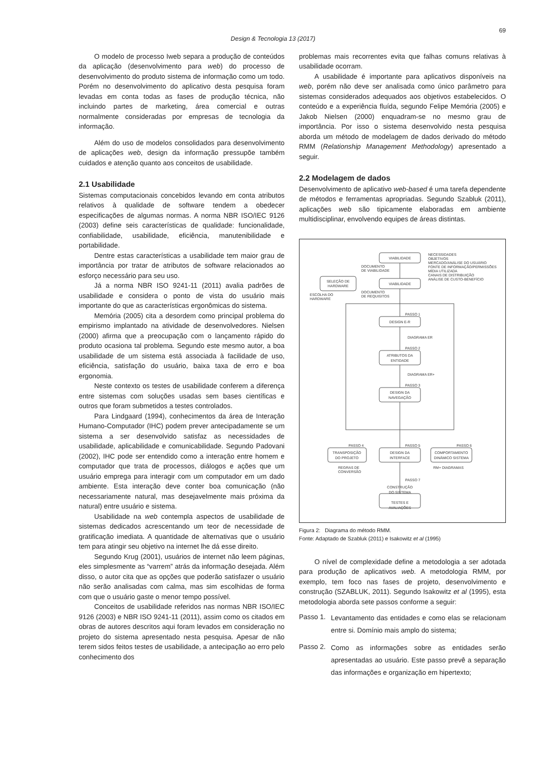69
Design & Tecnologia 13 (2017)
O modelo de processo Iweb separa a produção de conteúdos da aplicação (desenvolvimento para web) do processo de desenvolvimento do produto sistema de informação como um todo. Porém no desenvolvimento do aplicativo desta pesquisa foram levadas em conta todas as fases de produção técnica, não incluindo partes de marketing, área comercial e outras normalmente consideradas por empresas de tecnologia da informação.
Além do uso de modelos consolidados para desenvolvimento de aplicações web, design da informação pressupõe também cuidados e atenção quanto aos conceitos de usabilidade.
2.1 Usabilidade
Sistemas computacionais concebidos levando em conta atributos relativos à qualidade de software tendem a obedecer especificações de algumas normas. A norma NBR ISO/IEC 9126 (2003) define seis características de qualidade: funcionalidade, confiabilidade, usabilidade, eficiência, manutenibilidade e portabilidade.
Dentre estas características a usabilidade tem maior grau de importância por tratar de atributos de software relacionados ao esforço necessário para seu uso.
Já a norma NBR ISO 9241-11 (2011) avalia padrões de usabilidade e considera o ponto de vista do usuário mais importante do que as características ergonômicas do sistema.
Memória (2005) cita a desordem como principal problema do empirismo implantado na atividade de desenvolvedores. Nielsen (2000) afirma que a preocupação com o lançamento rápido do produto ocasiona tal problema. Segundo este mesmo autor, a boa usabilidade de um sistema está associada à facilidade de uso, eficiência, satisfação do usuário, baixa taxa de erro e boa ergonomia.
Neste contexto os testes de usabilidade conferem a diferença entre sistemas com soluções usadas sem bases científicas e outros que foram submetidos a testes controlados.
Para Lindgaard (1994), conhecimentos da área de Interação Humano-Computador (IHC) podem prever antecipadamente se um sistema a ser desenvolvido satisfaz as necessidades de usabilidade, aplicabilidade e comunicabilidade. Segundo Padovani (2002), IHC pode ser entendido como a interação entre homem e computador que trata de processos, diálogos e ações que um usuário emprega para interagir com um computador em um dado ambiente. Esta interação deve conter boa comunicação (não necessariamente natural, mas desejavelmente mais próxima da natural) entre usuário e sistema.
Usabilidade na web contempla aspectos de usabilidade de sistemas dedicados acrescentando um teor de necessidade de gratificação imediata. A quantidade de alternativas que o usuário tem para atingir seu objetivo na internet lhe dá esse direito.
Segundo Krug (2001), usuários de internet não leem páginas, eles simplesmente as “varrem” atrás da informação desejada. Além disso, o autor cita que as opções que poderão satisfazer o usuário não serão analisadas com calma, mas sim escolhidas de forma com que o usuário gaste o menor tempo possível.
Conceitos de usabilidade referidos nas normas NBR ISO/IEC 9126 (2003) e NBR ISO 9241-11 (2011), assim como os citados em obras de autores descritos aqui foram levados em consideração no projeto do sistema apresentado nesta pesquisa. Apesar de não terem sidos feitos testes de usabilidade, a antecipação ao erro pelo conhecimento dos
problemas mais recorrentes evita que falhas comuns relativas à usabilidade ocorram.
A usabilidade é importante para aplicativos disponíveis na web, porém não deve ser analisada como único parâmetro para sistemas considerados adequados aos objetivos estabelecidos. O conteúdo e a experiência fluída, segundo Felipe Memória (2005) e Jakob Nielsen (2000) enquadram-se no mesmo grau de importância. Por isso o sistema desenvolvido nesta pesquisa aborda um método de modelagem de dados derivado do método RMM (Relationship Management Methodology) apresentado a seguir.
2.2 Modelagem de dados
Desenvolvimento de aplicativo web-based é uma tarefa dependente de métodos e ferramentas apropriadas. Segundo Szabluk (2011), aplicações web são tipicamente elaboradas em ambiente multidisciplinar, envolvendo equipes de áreas distintas.
VIABILIDADE
SELEÇÃO DE
HARDWARE
VIABILIDADE
PASSO 1
DESIGN E-R
PASSO 2
ATRIBUTOS DA
ENTIDADE
PASSO 3
DESIGN DA
NAVEGAÇÃO
PASSO 4
TRANSPOSIÇÃO
DO PROJETO
PASSO 5
DESIGN DA
INTERFACE
PASSO 6
COMPORTAMENTO
DINÂMICO SISTEMA
PASSO 7
CONSTRUÇÃO
DO SISTEMA
TESTES E
AVALIAÇÕES
NECESSIDADES
OBJETIVOS
MERCADO/ANÁLISE DO USUÁRIO
FONTE DE INFORMAÇÃO/PERMISSÕES
MÍDIA UTILIZADA
CANAIS DE DISTRIBUIÇÃO
ANÁLISE DE CUSTO-BENEFÍCIO
DOCUMENTO
DE VIABILIDADE
DOCUMENTO
DE REQUISITOS
ESCOLHA DO
HARDWARE
DIAGRAMA ER
DIAGRAMA ER+
REGRAS DE
CONVERSÃO
RM+ DIAGRAMAS
Figura 2: Diagrama do método RMM.
Fonte: Adaptado de Szabluk (2011) e Isakowitz et al (1995)
O nível de complexidade define a metodologia a ser adotada para produção de aplicativos web. A metodologia RMM, por exemplo, tem foco nas fases de projeto, desenvolvimento e construção (SZABLUK, 2011). Segundo Isakowitz et al (1995), esta metodologia aborda sete passos conforme a seguir:
Passo 1.
Levantamento das entidades e como elas se relacionam entre si. Domínio mais amplo do sistema;
Passo 2.
Como as informações sobre as entidades serão apresentadas ao usuário. Este passo prevê a separação das informações e organização em hipertexto;